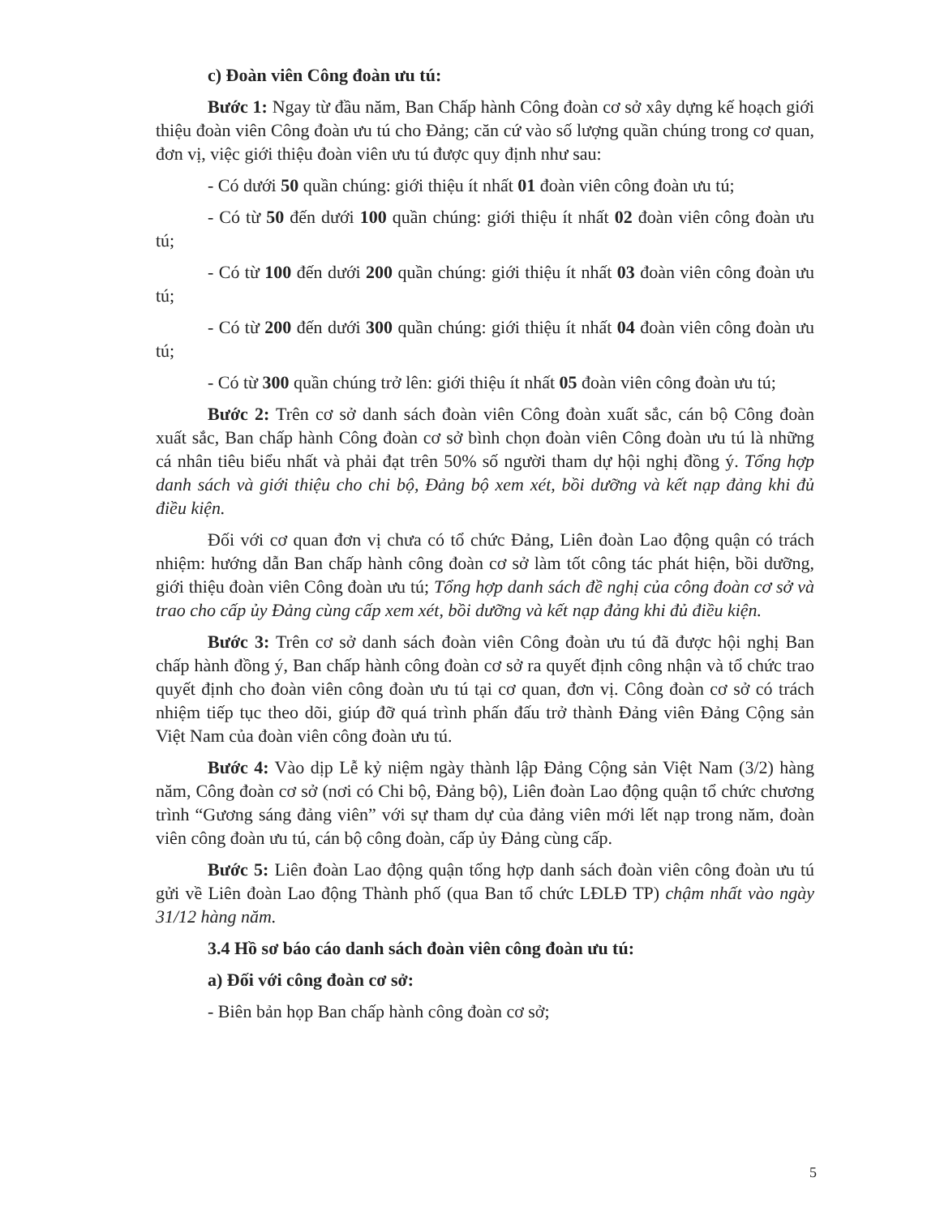c) Đoàn viên Công đoàn ưu tú:
Bước 1: Ngay từ đầu năm, Ban Chấp hành Công đoàn cơ sở xây dựng kế hoạch giới thiệu đoàn viên Công đoàn ưu tú cho Đảng; căn cứ vào số lượng quần chúng trong cơ quan, đơn vị, việc giới thiệu đoàn viên ưu tú được quy định như sau:
- Có dưới 50 quần chúng: giới thiệu ít nhất 01 đoàn viên công đoàn ưu tú;
- Có từ 50 đến dưới 100 quần chúng: giới thiệu ít nhất 02 đoàn viên công đoàn ưu tú;
- Có từ 100 đến dưới 200 quần chúng: giới thiệu ít nhất 03 đoàn viên công đoàn ưu tú;
- Có từ 200 đến dưới 300 quần chúng: giới thiệu ít nhất 04 đoàn viên công đoàn ưu tú;
- Có từ 300 quần chúng trở lên: giới thiệu ít nhất 05 đoàn viên công đoàn ưu tú;
Bước 2: Trên cơ sở danh sách đoàn viên Công đoàn xuất sắc, cán bộ Công đoàn xuất sắc, Ban chấp hành Công đoàn cơ sở bình chọn đoàn viên Công đoàn ưu tú là những cá nhân tiêu biểu nhất và phải đạt trên 50% số người tham dự hội nghị đồng ý. Tổng hợp danh sách và giới thiệu cho chi bộ, Đảng bộ xem xét, bồi dưỡng và kết nạp đảng khi đủ điều kiện.
Đối với cơ quan đơn vị chưa có tổ chức Đảng, Liên đoàn Lao động quận có trách nhiệm: hướng dẫn Ban chấp hành công đoàn cơ sở làm tốt công tác phát hiện, bồi dưỡng, giới thiệu đoàn viên Công đoàn ưu tú; Tổng hợp danh sách đề nghị của công đoàn cơ sở và trao cho cấp ủy Đảng cùng cấp xem xét, bồi dưỡng và kết nạp đảng khi đủ điều kiện.
Bước 3: Trên cơ sở danh sách đoàn viên Công đoàn ưu tú đã được hội nghị Ban chấp hành đồng ý, Ban chấp hành công đoàn cơ sở ra quyết định công nhận và tổ chức trao quyết định cho đoàn viên công đoàn ưu tú tại cơ quan, đơn vị. Công đoàn cơ sở có trách nhiệm tiếp tục theo dõi, giúp đỡ quá trình phấn đấu trở thành Đảng viên Đảng Cộng sản Việt Nam của đoàn viên công đoàn ưu tú.
Bước 4: Vào dịp Lễ kỷ niệm ngày thành lập Đảng Cộng sản Việt Nam (3/2) hàng năm, Công đoàn cơ sở (nơi có Chi bộ, Đảng bộ), Liên đoàn Lao động quận tổ chức chương trình “Gương sáng đảng viên” với sự tham dự của đảng viên mới lết nạp trong năm, đoàn viên công đoàn ưu tú, cán bộ công đoàn, cấp ủy Đảng cùng cấp.
Bước 5: Liên đoàn Lao động quận tổng hợp danh sách đoàn viên công đoàn ưu tú gửi về Liên đoàn Lao động Thành phố (qua Ban tổ chức LĐLĐ TP) chậm nhất vào ngày 31/12 hàng năm.
3.4 Hồ sơ báo cáo danh sách đoàn viên công đoàn ưu tú:
a) Đối với công đoàn cơ sở:
- Biên bản họp Ban chấp hành công đoàn cơ sở;
5